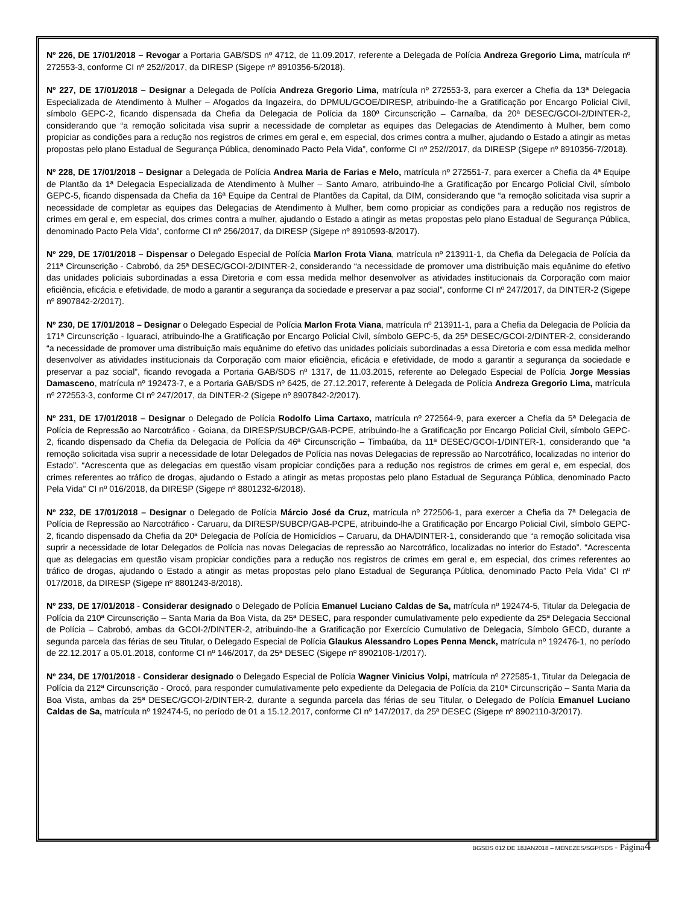Nº 226, DE 17/01/2018 – Revogar a Portaria GAB/SDS nº 4712, de 11.09.2017, referente a Delegada de Polícia Andreza Gregorio Lima, matrícula nº 272553-3, conforme CI nº 252//2017, da DIRESP (Sigepe nº 8910356-5/2018).
Nº 227, DE 17/01/2018 – Designar a Delegada de Polícia Andreza Gregorio Lima, matrícula nº 272553-3, para exercer a Chefia da 13ª Delegacia Especializada de Atendimento à Mulher – Afogados da Ingazeira, do DPMUL/GCOE/DIRESP, atribuindo-lhe a Gratificação por Encargo Policial Civil, símbolo GEPC-2, ficando dispensada da Chefia da Delegacia de Polícia da 180ª Circunscrição – Carnaíba, da 20ª DESEC/GCOI-2/DINTER-2, considerando que “a remoção solicitada visa suprir a necessidade de completar as equipes das Delegacias de Atendimento à Mulher, bem como propiciar as condições para a redução nos registros de crimes em geral e, em especial, dos crimes contra a mulher, ajudando o Estado a atingir as metas propostas pelo plano Estadual de Segurança Pública, denominado Pacto Pela Vida”, conforme CI nº 252//2017, da DIRESP (Sigepe nº 8910356-7/2018).
Nº 228, DE 17/01/2018 – Designar a Delegada de Polícia Andrea Maria de Farias e Melo, matrícula nº 272551-7, para exercer a Chefia da 4ª Equipe de Plantão da 1ª Delegacia Especializada de Atendimento à Mulher – Santo Amaro, atribuindo-lhe a Gratificação por Encargo Policial Civil, símbolo GEPC-5, ficando dispensada da Chefia da 16ª Equipe da Central de Plantões da Capital, da DIM, considerando que “a remoção solicitada visa suprir a necessidade de completar as equipes das Delegacias de Atendimento à Mulher, bem como propiciar as condições para a redução nos registros de crimes em geral e, em especial, dos crimes contra a mulher, ajudando o Estado a atingir as metas propostas pelo plano Estadual de Segurança Pública, denominado Pacto Pela Vida”, conforme CI nº 256/2017, da DIRESP (Sigepe nº 8910593-8/2017).
Nº 229, DE 17/01/2018 – Dispensar o Delegado Especial de Polícia Marlon Frota Viana, matrícula nº 213911-1, da Chefia da Delegacia de Polícia da 211ª Circunscrição - Cabrobó, da 25ª DESEC/GCOI-2/DINTER-2, considerando “a necessidade de promover uma distribuição mais equânime do efetivo das unidades policiais subordinadas a essa Diretoria e com essa medida melhor desenvolver as atividades institucionais da Corporação com maior eficiência, eficácia e efetividade, de modo a garantir a segurança da sociedade e preservar a paz social”, conforme CI nº 247/2017, da DINTER-2 (Sigepe nº 8907842-2/2017).
Nº 230, DE 17/01/2018 – Designar o Delegado Especial de Polícia Marlon Frota Viana, matrícula nº 213911-1, para a Chefia da Delegacia de Polícia da 171ª Circunscrição - Iguaraci, atribuindo-lhe a Gratificação por Encargo Policial Civil, símbolo GEPC-5, da 25ª DESEC/GCOI-2/DINTER-2, considerando “a necessidade de promover uma distribuição mais equânime do efetivo das unidades policiais subordinadas a essa Diretoria e com essa medida melhor desenvolver as atividades institucionais da Corporação com maior eficiência, eficácia e efetividade, de modo a garantir a segurança da sociedade e preservar a paz social”, ficando revogada a Portaria GAB/SDS nº 1317, de 11.03.2015, referente ao Delegado Especial de Polícia Jorge Messias Damasceno, matrícula nº 192473-7, e a Portaria GAB/SDS nº 6425, de 27.12.2017, referente à Delegada de Polícia Andreza Gregorio Lima, matrícula nº 272553-3, conforme CI nº 247/2017, da DINTER-2 (Sigepe nº 8907842-2/2017).
Nº 231, DE 17/01/2018 – Designar o Delegado de Polícia Rodolfo Lima Cartaxo, matrícula nº 272564-9, para exercer a Chefia da 5ª Delegacia de Polícia de Repressão ao Narcotráfico - Goiana, da DIRESP/SUBCP/GAB-PCPE, atribuindo-lhe a Gratificação por Encargo Policial Civil, símbolo GEPC-2, ficando dispensado da Chefia da Delegacia de Polícia da 46ª Circunscrição – Timbaúba, da 11ª DESEC/GCOI-1/DINTER-1, considerando que “a remoção solicitada visa suprir a necessidade de lotar Delegados de Polícia nas novas Delegacias de repressão ao Narcotráfico, localizadas no interior do Estado”. “Acrescenta que as delegacias em questão visam propiciar condições para a redução nos registros de crimes em geral e, em especial, dos crimes referentes ao tráfico de drogas, ajudando o Estado a atingir as metas propostas pelo plano Estadual de Segurança Pública, denominado Pacto Pela Vida” CI nº 016/2018, da DIRESP (Sigepe nº 8801232-6/2018).
Nº 232, DE 17/01/2018 – Designar o Delegado de Polícia Márcio José da Cruz, matrícula nº 272506-1, para exercer a Chefia da 7ª Delegacia de Polícia de Repressão ao Narcotráfico - Caruaru, da DIRESP/SUBCP/GAB-PCPE, atribuindo-lhe a Gratificação por Encargo Policial Civil, símbolo GEPC-2, ficando dispensado da Chefia da 20ª Delegacia de Polícia de Homicídios – Caruaru, da DHA/DINTER-1, considerando que “a remoção solicitada visa suprir a necessidade de lotar Delegados de Polícia nas novas Delegacias de repressão ao Narcotráfico, localizadas no interior do Estado”. “Acrescenta que as delegacias em questão visam propiciar condições para a redução nos registros de crimes em geral e, em especial, dos crimes referentes ao tráfico de drogas, ajudando o Estado a atingir as metas propostas pelo plano Estadual de Segurança Pública, denominado Pacto Pela Vida” CI nº 017/2018, da DIRESP (Sigepe nº 8801243-8/2018).
Nº 233, DE 17/01/2018 - Considerar designado o Delegado de Polícia Emanuel Luciano Caldas de Sa, matrícula nº 192474-5, Titular da Delegacia de Polícia da 210ª Circunscrição – Santa Maria da Boa Vista, da 25ª DESEC, para responder cumulativamente pelo expediente da 25ª Delegacia Seccional de Polícia – Cabrobó, ambas da GCOI-2/DINTER-2, atribuindo-lhe a Gratificação por Exercício Cumulativo de Delegacia, Símbolo GECD, durante a segunda parcela das férias de seu Titular, o Delegado Especial de Polícia Glaukus Alessandro Lopes Penna Menck, matrícula nº 192476-1, no período de 22.12.2017 a 05.01.2018, conforme CI nº 146/2017, da 25ª DESEC (Sigepe nº 8902108-1/2017).
Nº 234, DE 17/01/2018 - Considerar designado o Delegado Especial de Polícia Wagner Vinicius Volpi, matrícula nº 272585-1, Titular da Delegacia de Polícia da 212ª Circunscrição - Orocó, para responder cumulativamente pelo expediente da Delegacia de Polícia da 210ª Circunscrição – Santa Maria da Boa Vista, ambas da 25ª DESEC/GCOI-2/DINTER-2, durante a segunda parcela das férias de seu Titular, o Delegado de Polícia Emanuel Luciano Caldas de Sa, matrícula nº 192474-5, no período de 01 a 15.12.2017, conforme CI nº 147/2017, da 25ª DESEC (Sigepe nº 8902110-3/2017).
BGSDS 012 DE 18JAN2018 – MENEZES/SGP/SDS - Página 4